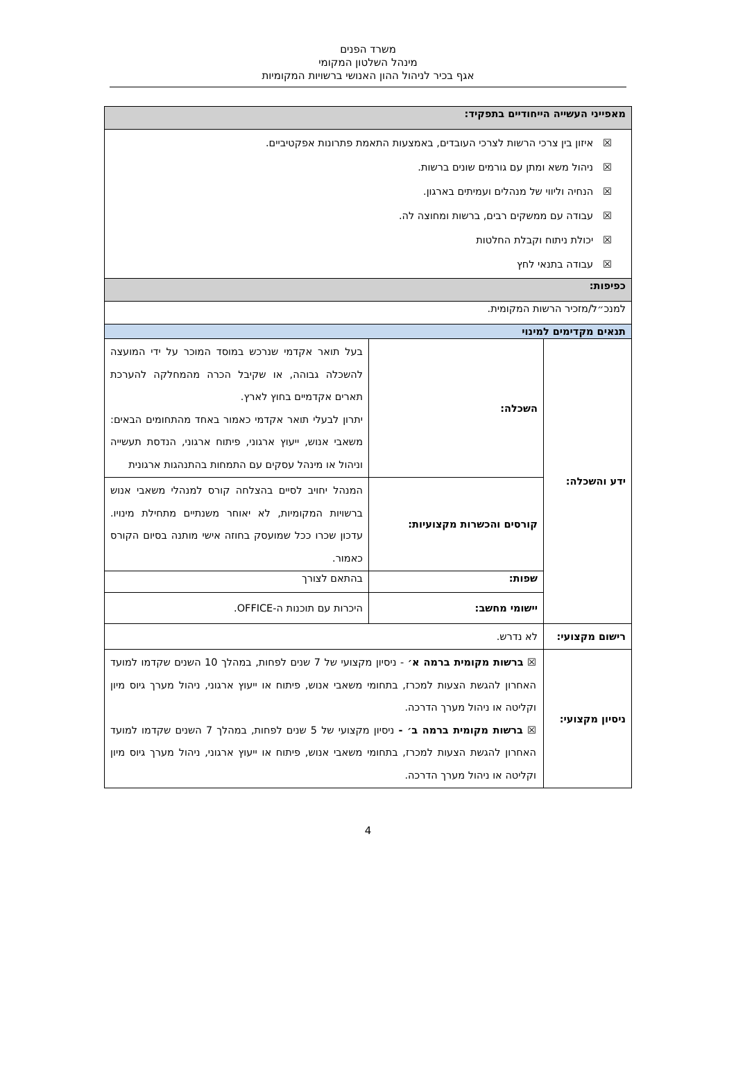משרד הפנים
מינהל השלטון המקומי
אגף בכיר לניהול ההון האנושי ברשויות המקומיות
| מאפייני העשייה הייחודיים בתפקיד: | | |
| ☒ איזון בין צרכי הרשות לצרכי העובדים, באמצעות התאמת פתרונות אפקטיביים. ☒ ניהול משא ומתן עם גורמים שונים ברשות. ☒ הנחיה וליווי של מנהלים ועמיתים בארגון. ☒ עבודה עם ממשקים רבים, ברשות ומחוצה לה. ☒ יכולת ניתוח וקבלת החלטות ☒ עבודה בתנאי לחץ | | |
| כפיפות: | | |
| למנכ״ל/מזכיר הרשות המקומית. | | |
| תנאים מקדימים למינוי | | |
| ידע והשכלה: | השכלה: | בעל תואר אקדמי שנרכש במוסד המוכר על ידי המועצה להשכלה גבוהה, או שקיבל הכרה מהמחלקה להערכת תארים אקדמיים בחוץ לארץ. יתרון לבעלי תואר אקדמי כאמור באחד מהתחומים הבאים: משאבי אנוש, ייעוץ ארגוני, פיתוח ארגוני, הנדסת תעשייה וניהול או מינהל עסקים עם התמחות בהתנהגות ארגונית |
| | קורסים והכשרות מקצועיות: | המנהל יחויב לסיים בהצלחה קורס למנהלי משאבי אנוש ברשויות המקומיות, לא יאוחר משנתיים מתחילת מינויו. עדכון שכרו ככל שמועסק בחוזה אישי מותנה בסיום הקורס כאמור. |
| | שפות: | בהתאם לצורך |
| | יישומי מחשב: | היכרות עם תוכנות ה-OFFICE. |
| רישום מקצועי: | לא נדרש. | |
| ניסיון מקצועי: | ☒ ברשות מקומית ברמה א׳ - ניסיון מקצועי של 7 שנים לפחות, במהלך 10 השנים שקדמו למועד האחרון להגשת הצעות למכרז, בתחומי משאבי אנוש, פיתוח או ייעוץ ארגוני, ניהול מערך גיוס מיון וקליטה או ניהול מערך הדרכה. ☒ ברשות מקומית ברמה ב׳ - ניסיון מקצועי של 5 שנים לפחות, במהלך 7 השנים שקדמו למועד האחרון להגשת הצעות למכרז, בתחומי משאבי אנוש, פיתוח או ייעוץ ארגוני, ניהול מערך גיוס מיון וקליטה או ניהול מערך הדרכה. | |
4